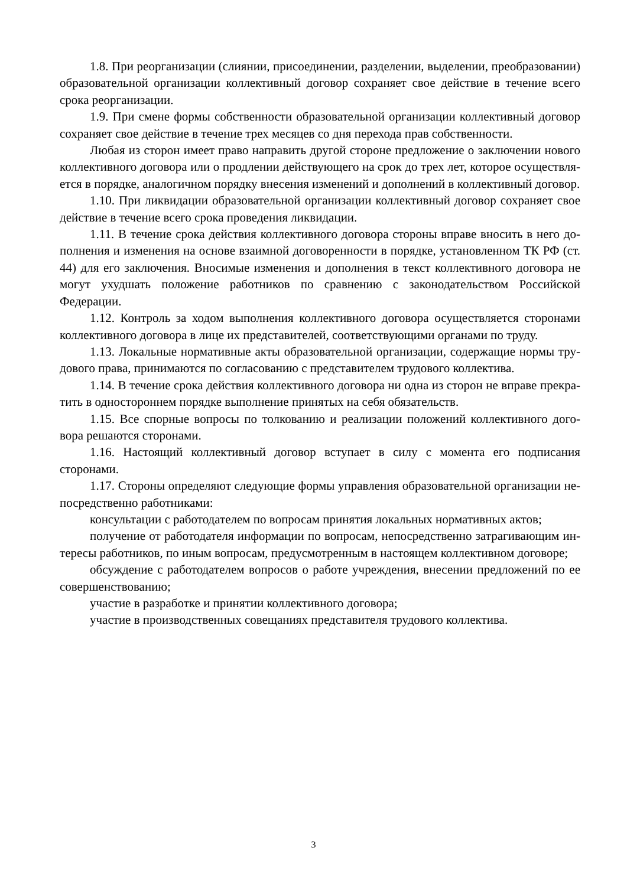1.8. При реорганизации (слиянии, присоединении, разделении, выделении, преобразовании) образовательной организации коллективный договор сохраняет свое действие в течение всего срока реорганизации.
1.9. При смене формы собственности образовательной организации коллективный договор сохраняет свое действие в течение трех месяцев со дня перехода прав собственности.
Любая из сторон имеет право направить другой стороне предложение о заключении нового коллективного договора или о продлении действующего на срок до трех лет, которое осуществляется в порядке, аналогичном порядку внесения изменений и дополнений в коллективный договор.
1.10. При ликвидации образовательной организации коллективный договор сохраняет свое действие в течение всего срока проведения ликвидации.
1.11. В течение срока действия коллективного договора стороны вправе вносить в него дополнения и изменения на основе взаимной договоренности в порядке, установленном ТК РФ (ст. 44) для его заключения. Вносимые изменения и дополнения в текст коллективного договора не могут ухудшать положение работников по сравнению с законодательством Российской Федерации.
1.12. Контроль за ходом выполнения коллективного договора осуществляется сторонами коллективного договора в лице их представителей, соответствующими органами по труду.
1.13. Локальные нормативные акты образовательной организации, содержащие нормы трудового права, принимаются по согласованию с представителем трудового коллектива.
1.14. В течение срока действия коллективного договора ни одна из сторон не вправе прекратить в одностороннем порядке выполнение принятых на себя обязательств.
1.15. Все спорные вопросы по толкованию и реализации положений коллективного договора решаются сторонами.
1.16. Настоящий коллективный договор вступает в силу с момента его подписания сторонами.
1.17. Стороны определяют следующие формы управления образовательной организации непосредственно работниками:
консультации с работодателем по вопросам принятия локальных нормативных актов;
получение от работодателя информации по вопросам, непосредственно затрагивающим интересы работников, по иным вопросам, предусмотренным в настоящем коллективном договоре;
обсуждение с работодателем вопросов о работе учреждения, внесении предложений по ее совершенствованию;
участие в разработке и принятии коллективного договора;
участие в производственных совещаниях представителя трудового коллектива.
3